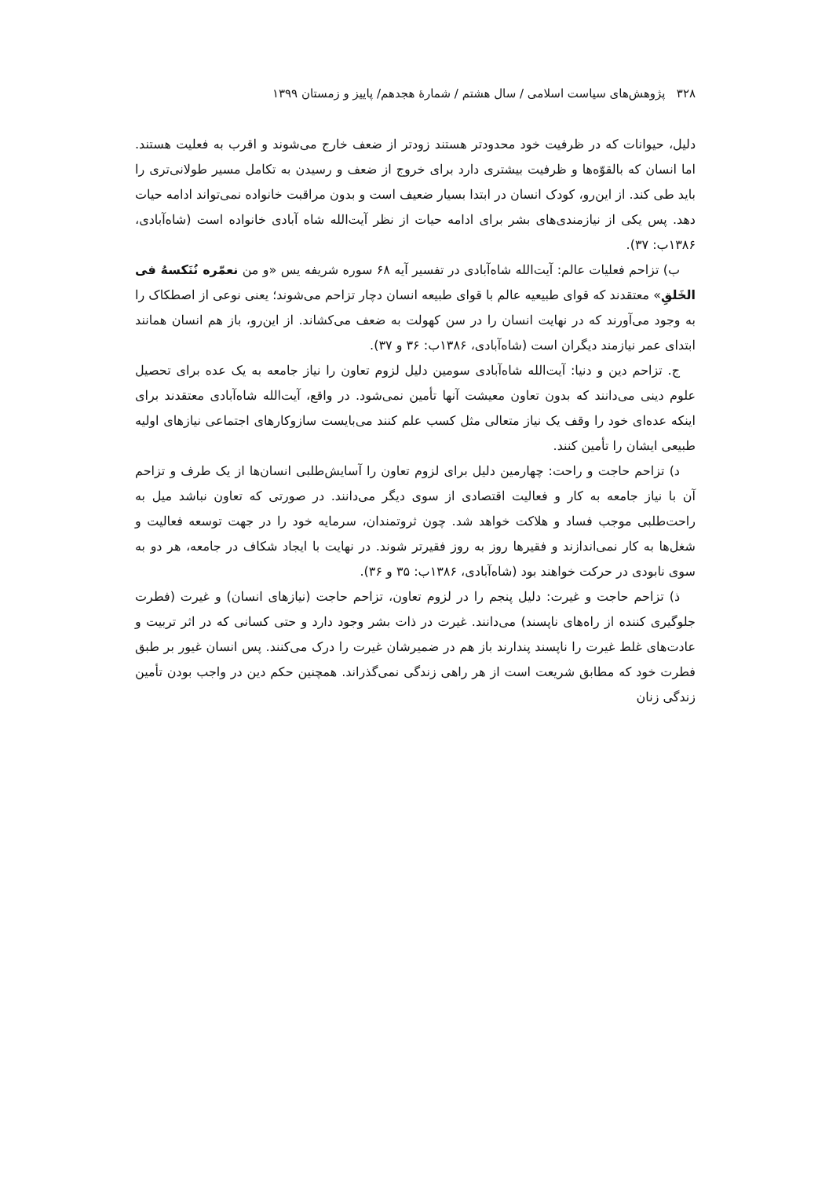۳۲۸ پژوهش‌های سیاست اسلامی / سال هشتم / شمارهٔ هجدهم/ پاییز و زمستان ۱۳۹۹
دلیل، حیوانات که در ظرفیت خود محدودتر هستند زودتر از ضعف خارج می‌شوند و اقرب به فعلیت هستند. اما انسان که بالقوّه‌ها و ظرفیت بیشتری دارد برای خروج از ضعف و رسیدن به تکامل مسیر طولانی‌تری را باید طی کند. از این‌رو، کودک انسان در ابتدا بسیار ضعیف است و بدون مراقبت خانواده نمی‌تواند ادامه حیات دهد. پس یکی از نیازمندی‌های بشر برای ادامه حیات از نظر آیت‌الله شاه آبادی خانواده است (شاه‌آبادی، ۱۳۸۶ب: ۳۷).
ب) تزاحم فعلیات عالم: آیت‌الله شاه‌آبادی در تفسیر آیه ۶۸ سوره شریفه یس «و من نعمّره نُنَکسهُ فی الخَلقِ» معتقدند که قوای طبیعیه عالم با قوای طبیعه انسان دچار تزاحم می‌شوند؛ یعنی نوعی از اصطکاک را به وجود می‌آورند که در نهایت انسان را در سن کهولت به ضعف می‌کشاند. از این‌رو، باز هم انسان همانند ابتدای عمر نیازمند دیگران است (شاه‌آبادی، ۱۳۸۶ب: ۳۶ و ۳۷).
ج. تزاحم دین و دنیا: آیت‌الله شاه‌آبادی سومین دلیل لزوم تعاون را نیاز جامعه به یک عده برای تحصیل علوم دینی می‌دانند که بدون تعاون معیشت آنها تأمین نمی‌شود. در واقع، آیت‌الله شاه‌آبادی معتقدند برای اینکه عده‌ای خود را وقف یک نیاز متعالی مثل کسب علم کنند می‌بایست سازوکارهای اجتماعی نیازهای اولیه طبیعی ایشان را تأمین کنند.
د) تزاحم حاجت و راحت: چهارمین دلیل برای لزوم تعاون را آسایش‌طلبی انسان‌ها از یک طرف و تزاحم آن با نیاز جامعه به کار و فعالیت اقتصادی از سوی دیگر می‌دانند. در صورتی که تعاون نباشد میل به راحت‌طلبی موجب فساد و هلاکت خواهد شد. چون ثروتمندان، سرمایه خود را در جهت توسعه فعالیت و شغل‌ها به کار نمی‌اندازند و فقیرها روز به روز فقیرتر شوند. در نهایت با ایجاد شکاف در جامعه، هر دو به سوی نابودی در حرکت خواهند بود (شاه‌آبادی، ۱۳۸۶ب: ۳۵ و ۳۶).
ذ) تزاحم حاجت و غیرت: دلیل پنجم را در لزوم تعاون، تزاحم حاجت (نیازهای انسان) و غیرت (فطرت جلوگیری کننده از راه‌های ناپسند) می‌دانند. غیرت در ذات بشر وجود دارد و حتی کسانی که در اثر تربیت و عادت‌های غلط غیرت را ناپسند پندارند باز هم در ضمیرشان غیرت را درک می‌کنند. پس انسان غیور بر طبق فطرت خود که مطابق شریعت است از هر راهی زندگی نمی‌گذراند. همچنین حکم دین در واجب بودن تأمین زندگی زنان